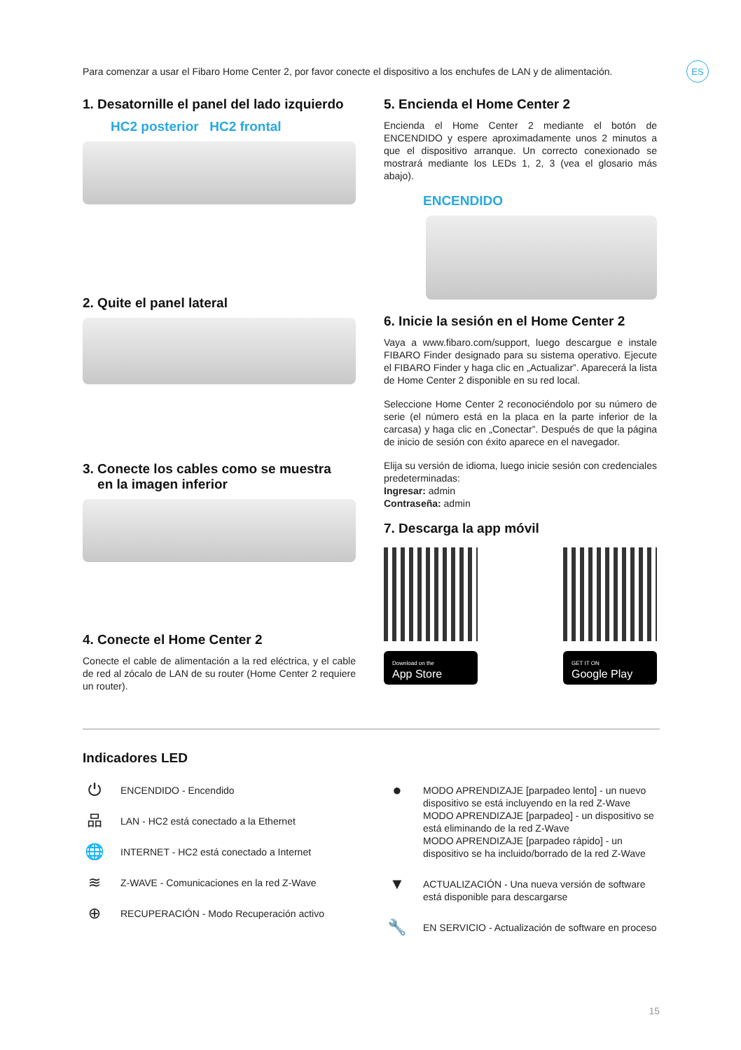Para comenzar a usar el Fibaro Home Center 2, por favor conecte el dispositivo a los enchufes de LAN y de alimentación. ES
1. Desatornille el panel del lado izquierdo
HC2 posterior HC2 frontal
2. Quite el panel lateral
3. Conecte los cables como se muestra
en la imagen inferior
4. Conecte el Home Center 2
Conecte el cable de alimentación a la red eléctrica, y el cable de red al zócalo de LAN de su router (Home Center 2 requiere un router).
5. Encienda el Home Center 2
Encienda el Home Center 2 mediante el botón de ENCENDIDO y espere aproximadamente unos 2 minutos a que el dispositivo arranque. Un correcto conexionado se mostrará mediante los LEDs 1, 2, 3 (vea el glosario más abajo).
ENCENDIDO
6. Inicie la sesión en el Home Center 2
Vaya a www.fibaro.com/support, luego descargue e instale FIBARO Finder designado para su sistema operativo. Ejecute el FIBARO Finder y haga clic en „Actualizar”. Aparecerá la lista de Home Center 2 disponible en su red local.
Seleccione Home Center 2 reconociéndolo por su número de serie (el número está en la placa en la parte inferior de la carcasa) y haga clic en „Conectar”. Después de que la página de inicio de sesión con éxito aparece en el navegador.
Elija su versión de idioma, luego inicie sesión con credenciales predeterminadas:
Ingresar: admin
Contraseña: admin
7. Descarga la app móvil
Download on the
App Store
GET IT ON
Google Play
Indicadores LED
⏻ ENCENDIDO - Encendido
品 LAN - HC2 está conectado a la Ethernet
🌐 INTERNET - HC2 está conectado a Internet
≋ Z-WAVE - Comunicaciones en la red Z-Wave
⊕ RECUPERACIÓN - Modo Recuperación activo
● MODO APRENDIZAJE [parpadeo lento] - un nuevo dispositivo se está incluyendo en la red Z-Wave
MODO APRENDIZAJE [parpadeo] - un dispositivo se está eliminando de la red Z-Wave
MODO APRENDIZAJE [parpadeo rápido] - un dispositivo se ha incluido/borrado de la red Z-Wave
▼ ACTUALIZACIÓN - Una nueva versión de software está disponible para descargarse
🔧 EN SERVICIO - Actualización de software en proceso
15